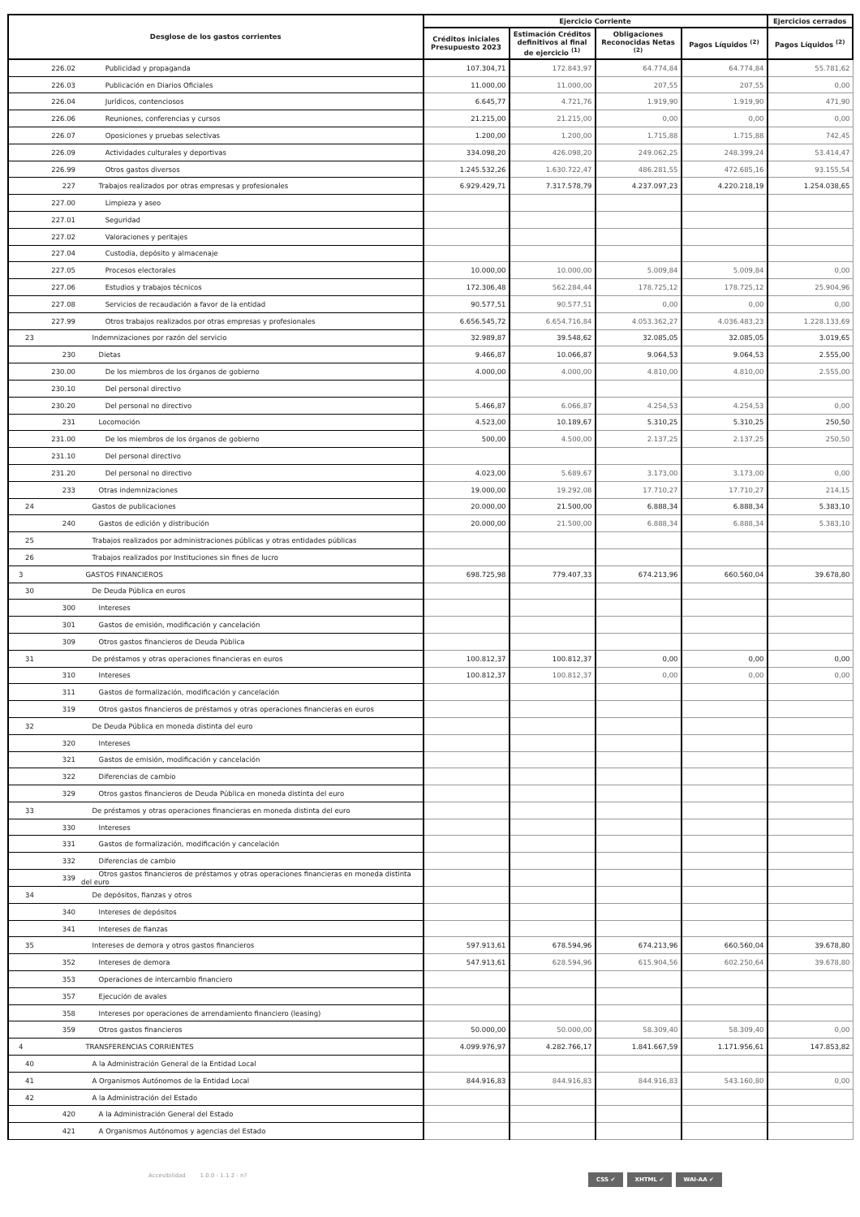| Desglose de los gastos corrientes | | Ejercicio Corriente | | | | Ejercicios cerrados |
| --- | --- | --- | --- | --- | --- | --- |
| | | Créditos iniciales Presupuesto 2023 | Estimación Créditos definitivos al final de ejercicio <sup>(1)</sup> | Obligaciones Reconocidas Netas <sup>(2)</sup> | Pagos Líquidos <sup>(2)</sup> | Pagos Líquidos <sup>(2)</sup> |
| 226.02 | Publicidad y propaganda | 107.304,71 | 172.843,97 | 64.774,84 | 64.774,84 | 55.781,62 |
| 226.03 | Publicación en Diarios Oficiales | 11.000,00 | 11.000,00 | 207,55 | 207,55 | 0,00 |
| 226.04 | Jurídicos, contenciosos | 6.645,77 | 4.721,76 | 1.919,90 | 1.919,90 | 471,90 |
| 226.06 | Reuniones, conferencias y cursos | 21.215,00 | 21.215,00 | 0,00 | 0,00 | 0,00 |
| 226.07 | Oposiciones y pruebas selectivas | 1.200,00 | 1.200,00 | 1.715,88 | 1.715,88 | 742,45 |
| 226.09 | Actividades culturales y deportivas | 334.098,20 | 426.098,20 | 249.062,25 | 248.399,24 | 53.414,47 |
| 226.99 | Otros gastos diversos | 1.245.532,26 | 1.630.722,47 | 486.281,55 | 472.685,16 | 93.155,54 |
| 227 | Trabajos realizados por otras empresas y profesionales | 6.929.429,71 | 7.317.578,79 | 4.237.097,23 | 4.220.218,19 | 1.254.038,65 |
| 227.00 | Limpieza y aseo | | | | | |
| 227.01 | Seguridad | | | | | |
| 227.02 | Valoraciones y peritajes | | | | | |
| 227.04 | Custodia, depósito y almacenaje | | | | | |
| 227.05 | Procesos electorales | 10.000,00 | 10.000,00 | 5.009,84 | 5.009,84 | 0,00 |
| 227.06 | Estudios y trabajos técnicos | 172.306,48 | 562.284,44 | 178.725,12 | 178.725,12 | 25.904,96 |
| 227.08 | Servicios de recaudación a favor de la entidad | 90.577,51 | 90.577,51 | 0,00 | 0,00 | 0,00 |
| 227.99 | Otros trabajos realizados por otras empresas y profesionales | 6.656.545,72 | 6.654.716,84 | 4.053.362,27 | 4.036.483,23 | 1.228.133,69 |
| 23 | Indemnizaciones por razón del servicio | 32.989,87 | 39.548,62 | 32.085,05 | 32.085,05 | 3.019,65 |
| 230 | Dietas | 9.466,87 | 10.066,87 | 9.064,53 | 9.064,53 | 2.555,00 |
| 230.00 | De los miembros de los órganos de gobierno | 4.000,00 | 4.000,00 | 4.810,00 | 4.810,00 | 2.555,00 |
| 230.10 | Del personal directivo | | | | | |
| 230.20 | Del personal no directivo | 5.466,87 | 6.066,87 | 4.254,53 | 4.254,53 | 0,00 |
| 231 | Locomoción | 4.523,00 | 10.189,67 | 5.310,25 | 5.310,25 | 250,50 |
| 231.00 | De los miembros de los órganos de gobierno | 500,00 | 4.500,00 | 2.137,25 | 2.137,25 | 250,50 |
| 231.10 | Del personal directivo | | | | | |
| 231.20 | Del personal no directivo | 4.023,00 | 5.689,67 | 3.173,00 | 3.173,00 | 0,00 |
| 233 | Otras indemnizaciones | 19.000,00 | 19.292,08 | 17.710,27 | 17.710,27 | 214,15 |
| 24 | Gastos de publicaciones | 20.000,00 | 21.500,00 | 6.888,34 | 6.888,34 | 5.383,10 |
| 240 | Gastos de edición y distribución | 20.000,00 | 21.500,00 | 6.888,34 | 6.888,34 | 5.383,10 |
| 25 | Trabajos realizados por administraciones públicas y otras entidades públicas | | | | | |
| 26 | Trabajos realizados por Instituciones sin fines de lucro | | | | | |
| 3 | GASTOS FINANCIEROS | 698.725,98 | 779.407,33 | 674.213,96 | 660.560,04 | 39.678,80 |
| 30 | De Deuda Pública en euros | | | | | |
| 300 | Intereses | | | | | |
| 301 | Gastos de emisión, modificación y cancelación | | | | | |
| 309 | Otros gastos financieros de Deuda Pública | | | | | |
| 31 | De préstamos y otras operaciones financieras en euros | 100.812,37 | 100.812,37 | 0,00 | 0,00 | 0,00 |
| 310 | Intereses | 100.812,37 | 100.812,37 | 0,00 | 0,00 | 0,00 |
| 311 | Gastos de formalización, modificación y cancelación | | | | | |
| 319 | Otros gastos financieros de préstamos y otras operaciones financieras en euros | | | | | |
| 32 | De Deuda Pública en moneda distinta del euro | | | | | |
| 320 | Intereses | | | | | |
| 321 | Gastos de emisión, modificación y cancelación | | | | | |
| 322 | Diferencias de cambio | | | | | |
| 329 | Otros gastos financieros de Deuda Pública en moneda distinta del euro | | | | | |
| 33 | De préstamos y otras operaciones financieras en moneda distinta del euro | | | | | |
| 330 | Intereses | | | | | |
| 331 | Gastos de formalización, modificación y cancelación | | | | | |
| 332 | Diferencias de cambio | | | | | |
| 339 | Otros gastos financieros de préstamos y otras operaciones financieras en moneda distinta del euro | | | | | |
| 34 | De depósitos, fianzas y otros | | | | | |
| 340 | Intereses de depósitos | | | | | |
| 341 | Intereses de fianzas | | | | | |
| 35 | Intereses de demora y otros gastos financieros | 597.913,61 | 678.594,96 | 674.213,96 | 660.560,04 | 39.678,80 |
| 352 | Intereses de demora | 547.913,61 | 628.594,96 | 615.904,56 | 602.250,64 | 39.678,80 |
| 353 | Operaciones de intercambio financiero | | | | | |
| 357 | Ejecución de avales | | | | | |
| 358 | Intereses por operaciones de arrendamiento financiero (leasing) | | | | | |
| 359 | Otros gastos financieros | 50.000,00 | 50.000,00 | 58.309,40 | 58.309,40 | 0,00 |
| 4 | TRANSFERENCIAS CORRIENTES | 4.099.976,97 | 4.282.766,17 | 1.841.667,59 | 1.171.956,61 | 147.853,82 |
| 40 | A la Administración General de la Entidad Local | | | | | |
| 41 | A Organismos Autónomos de la Entidad Local | 844.916,83 | 844.916,83 | 844.916,83 | 543.160,80 | 0,00 |
| 42 | A la Administración del Estado | | | | | |
| 420 | A la Administración General del Estado | | | | | |
| 421 | A Organismos Autónomos y agencias del Estado | | | | | |
Accesibilidad 1.0.0 - 1.1.2 - n?
CSS ✔ XHTML ✔ WAI-AA ✔